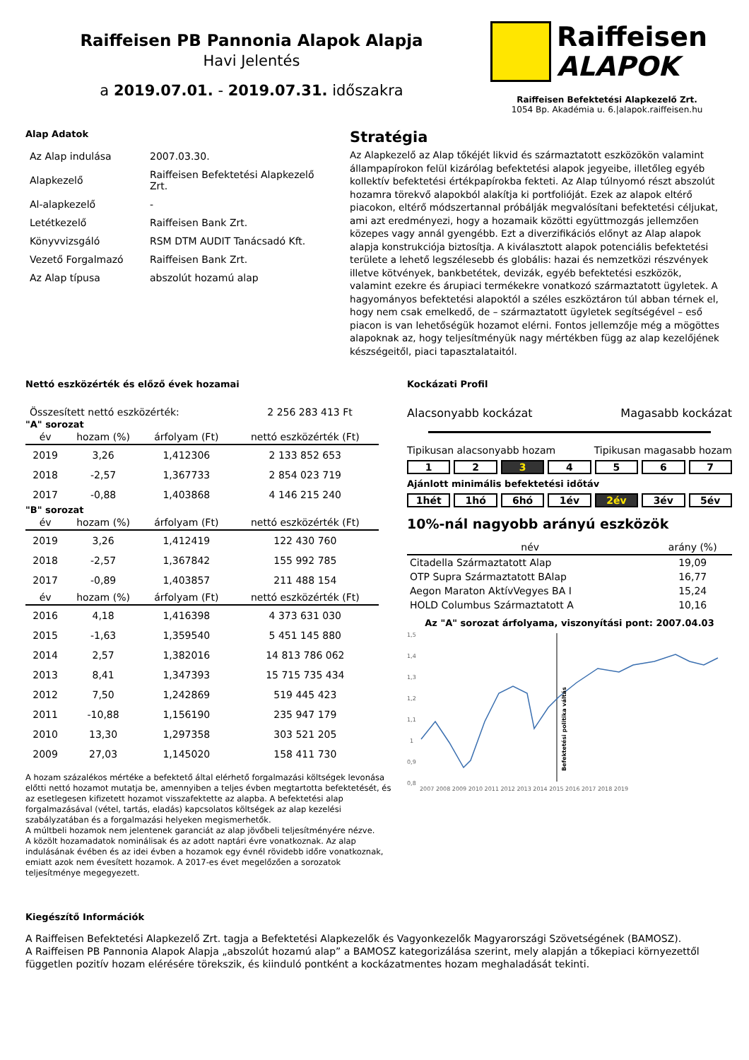Raiffeisen PB Pannonia Alapok Alapja
Havi Jelentés
a 2019.07.01. - 2019.07.31. időszakra
Raiffeisen
ALAPOK
Raiffeisen Befektetési Alapkezelő Zrt.
1054 Bp. Akadémia u. 6.|alapok.raiffeisen.hu
Alap Adatok
| Az Alap indulása | 2007.03.30. |
| Alapkezelő | Raiffeisen Befektetési Alapkezelő Zrt. |
| Al-alapkezelő | - |
| Letétkezelő | Raiffeisen Bank Zrt. |
| Könyvvizsgáló | RSM DTM AUDIT Tanácsadó Kft. |
| Vezető Forgalmazó | Raiffeisen Bank Zrt. |
| Az Alap típusa | abszolút hozamú alap |
Stratégia
Az Alapkezelő az Alap tőkéjét likvid és származtatott eszközökön valamint állampapírokon felül kizárólag befektetési alapok jegyeibe, illetőleg egyéb kollektív befektetési értékpapírokba fekteti. Az Alap túlnyomó részt abszolút hozamra törekvő alapokból alakítja ki portfolióját. Ezek az alapok eltérő piacokon, eltérő módszertannal próbálják megvalósítani befektetési céljukat, ami azt eredményezi, hogy a hozamaik közötti együttmozgás jellemzően közepes vagy annál gyengébb. Ezt a diverzifikációs előnyt az Alap alapok alapja konstrukciója biztosítja. A kiválasztott alapok potenciális befektetési területe a lehető legszélesebb és globális: hazai és nemzetközi részvények illetve kötvények, bankbetétek, devizák, egyéb befektetési eszközök, valamint ezekre és árupiaci termékekre vonatkozó származtatott ügyletek. A hagyományos befektetési alapoktól a széles eszköztáron túl abban térnek el, hogy nem csak emelkedő, de – származtatott ügyletek segítségével – eső piacon is van lehetőségük hozamot elérni. Fontos jellemzője még a mögöttes alapoknak az, hogy teljesítményük nagy mértékben függ az alap kezelőjének készségeitől, piaci tapasztalataitól.
Nettó eszközérték és előző évek hozamai
Összesített nettó eszközérték: 2 256 283 413 Ft
"A" sorozat
| év | hozam (%) | árfolyam (Ft) | nettó eszközérték (Ft) |
| --- | --- | --- | --- |
| 2019 | 3,26 | 1,412306 | 2 133 852 653 |
| 2018 | -2,57 | 1,367733 | 2 854 023 719 |
| 2017 | -0,88 | 1,403868 | 4 146 215 240 |
"B" sorozat
| év | hozam (%) | árfolyam (Ft) | nettó eszközérték (Ft) |
| --- | --- | --- | --- |
| 2019 | 3,26 | 1,412419 | 122 430 760 |
| 2018 | -2,57 | 1,367842 | 155 992 785 |
| 2017 | -0,89 | 1,403857 | 211 488 154 |
| év | hozam (%) | árfolyam (Ft) | nettó eszközérték (Ft) |
| --- | --- | --- | --- |
| 2016 | 4,18 | 1,416398 | 4 373 631 030 |
| 2015 | -1,63 | 1,359540 | 5 451 145 880 |
| 2014 | 2,57 | 1,382016 | 14 813 786 062 |
| 2013 | 8,41 | 1,347393 | 15 715 735 434 |
| 2012 | 7,50 | 1,242869 | 519 445 423 |
| 2011 | -10,88 | 1,156190 | 235 947 179 |
| 2010 | 13,30 | 1,297358 | 303 521 205 |
| 2009 | 27,03 | 1,145020 | 158 411 730 |
A hozam százalékos mértéke a befektető által elérhető forgalmazási költségek levonása előtti nettó hozamot mutatja be, amennyiben a teljes évben megtartotta befektetését, és az esetlegesen kifizetett hozamot visszafektette az alapba. A befektetési alap forgalmazásával (vétel, tartás, eladás) kapcsolatos költségek az alap kezelési szabályzatában és a forgalmazási helyeken megismerhetők.
A múltbeli hozamok nem jelentenek garanciát az alap jövőbeli teljesítményére nézve.
A közölt hozamadatok nominálisak és az adott naptári évre vonatkoznak. Az alap indulásának évében és az idei évben a hozamok egy évnél rövidebb időre vonatkoznak, emiatt azok nem évesített hozamok. A 2017-es évet megelőzően a sorozatok teljesítménye megegyezett.
Kockázati Profil
Alacsonyabb kockázat Magasabb kockázat
Tipikusan alacsonyabb hozam Tipikusan magasabb hozam
1 2 3 4 5 6 7
Ajánlott minimális befektetési időtáv
1hét 1hó 6hó 1év 2év 3év 5év
10%-nál nagyobb arányú eszközök
| név | arány (%) |
| --- | --- |
| Citadella Származtatott Alap | 19,09 |
| OTP Supra Származtatott BAlap | 16,77 |
| Aegon Maraton AktívVegyes BA I | 15,24 |
| HOLD Columbus Származtatott A | 10,16 |
Az "A" sorozat árfolyama, viszonyítási pont: 2007.04.03
1,5
1,4
1,3
1,2
1,1
1
0,9
0,8
2007 2008 2009 2010 2011 2012 2013 2014 2015 2016 2017 2018 2019
Befektetési politika váltás
Kiegészítő Információk
A Raiffeisen Befektetési Alapkezelő Zrt. tagja a Befektetési Alapkezelők és Vagyonkezelők Magyarországi Szövetségének (BAMOSZ).
A Raiffeisen PB Pannonia Alapok Alapja „abszolút hozamú alap” a BAMOSZ kategorizálása szerint, mely alapján a tőkepiaci környezettől független pozitív hozam elérésére törekszik, és kiinduló pontként a kockázatmentes hozam meghaladását tekinti.